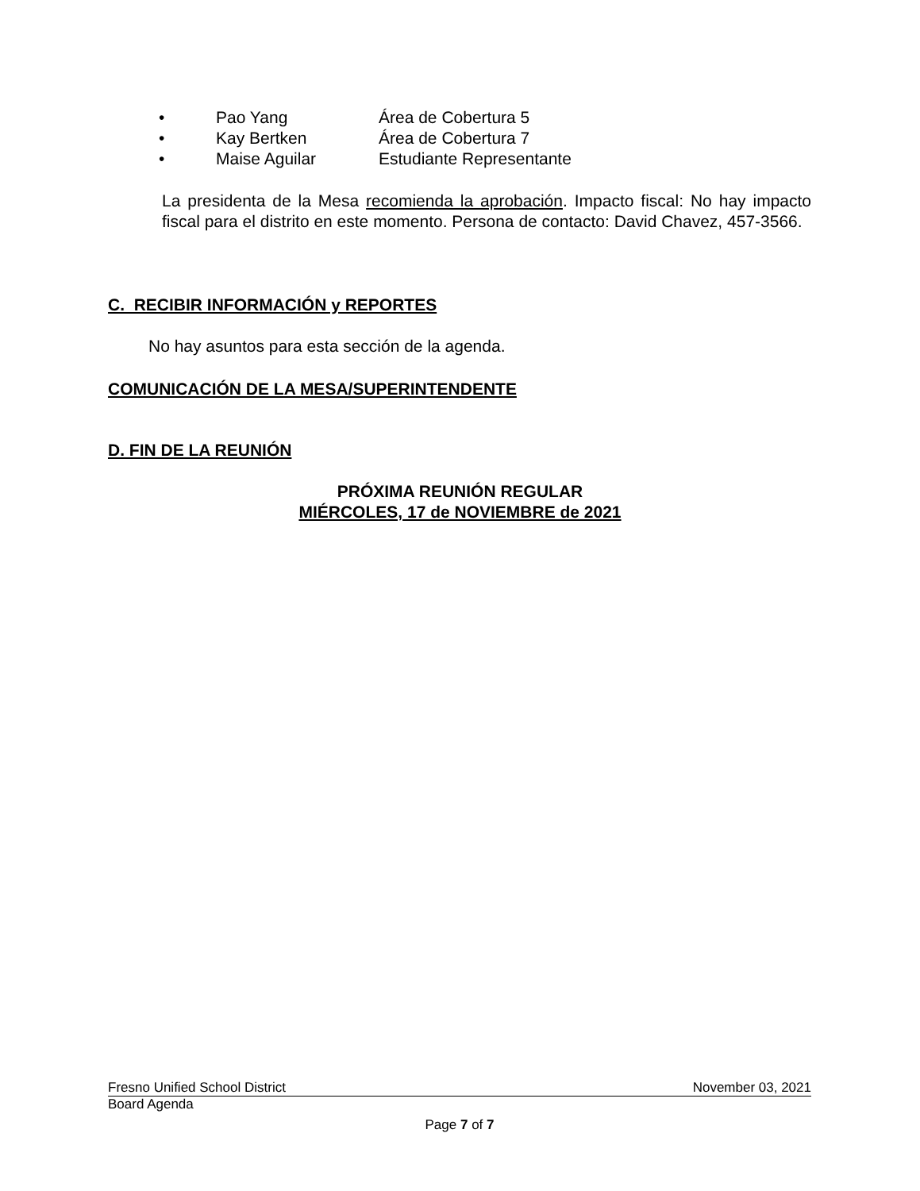• Pao Yang Área de Cobertura 5
• Kay Bertken Área de Cobertura 7
• Maise Aguilar Estudiante Representante
La presidenta de la Mesa recomienda la aprobación. Impacto fiscal: No hay impacto fiscal para el distrito en este momento. Persona de contacto: David Chavez, 457-3566.
C. RECIBIR INFORMACIÓN y REPORTES
No hay asuntos para esta sección de la agenda.
COMUNICACIÓN DE LA MESA/SUPERINTENDENTE
D. FIN DE LA REUNIÓN
PRÓXIMA REUNIÓN REGULAR
MIÉRCOLES, 17 de NOVIEMBRE de 2021
Fresno Unified School District November 03, 2021
Board Agenda
Page 7 of 7